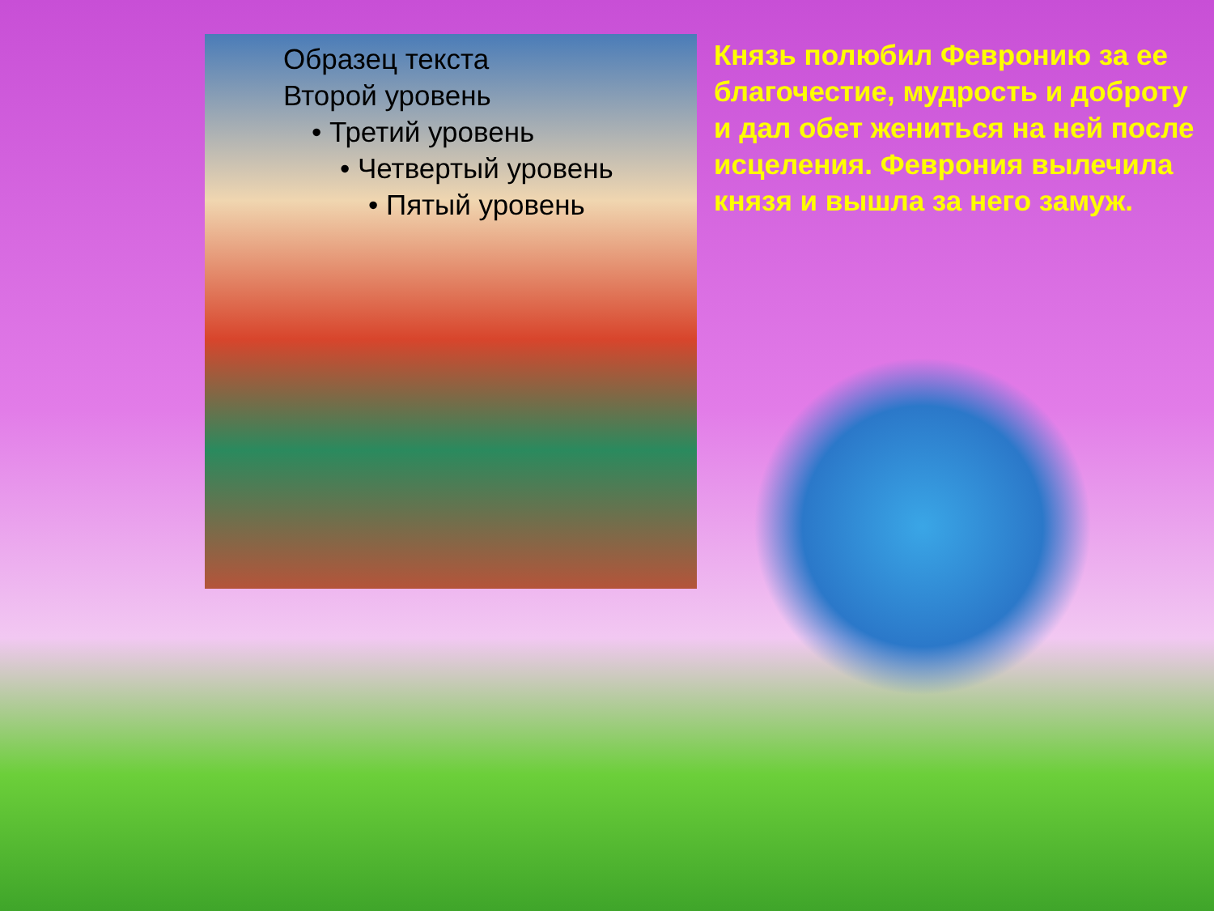Образец текста
Второй уровень
• Третий уровень
• Четвертый уровень
• Пятый уровень
Князь полюбил Февронию за ее благочестие, мудрость и доброту и дал обет жениться на ней после исцеления. Феврония вылечила князя и вышла за него замуж.